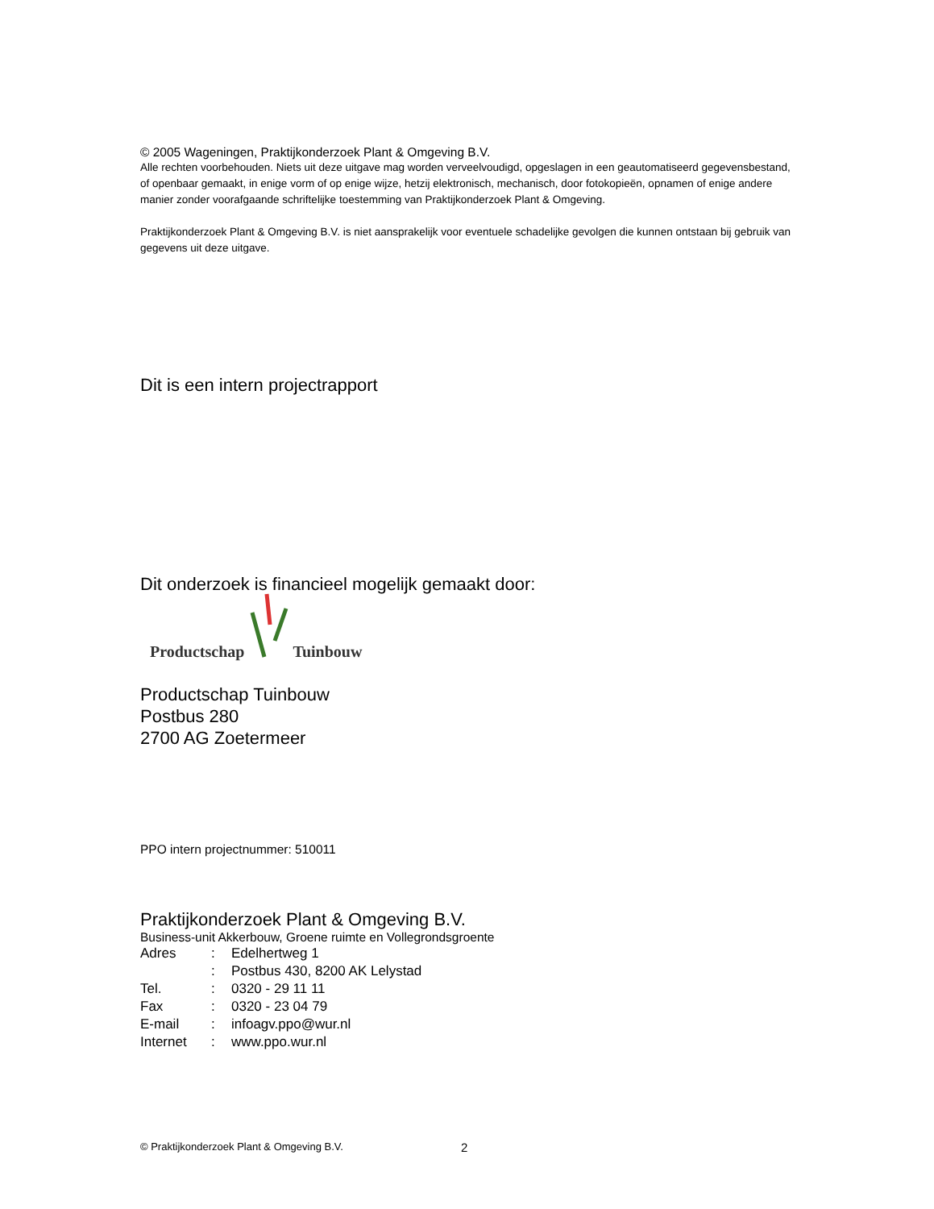© 2005 Wageningen, Praktijkonderzoek Plant & Omgeving B.V.
Alle rechten voorbehouden. Niets uit deze uitgave mag worden verveelvoudigd, opgeslagen in een geautomatiseerd gegevensbestand, of openbaar gemaakt, in enige vorm of op enige wijze, hetzij elektronisch, mechanisch, door fotokopieën, opnamen of enige andere manier zonder voorafgaande schriftelijke toestemming van Praktijkonderzoek Plant & Omgeving.
Praktijkonderzoek Plant & Omgeving B.V. is niet aansprakelijk voor eventuele schadelijke gevolgen die kunnen ontstaan bij gebruik van gegevens uit deze uitgave.
Dit is een intern projectrapport
Dit onderzoek is financieel mogelijk gemaakt door:
Productschap Tuinbouw
Productschap Tuinbouw
Postbus 280
2700 AG Zoetermeer
PPO intern projectnummer: 510011
Praktijkonderzoek Plant & Omgeving B.V.
Business-unit Akkerbouw, Groene ruimte en Vollegrondsgroente
| Adres | : | Edelhertweg 1 |
| | : | Postbus 430, 8200 AK Lelystad |
| Tel. | : | 0320 - 29 11 11 |
| Fax | : | 0320 - 23 04 79 |
| E-mail | : | infoagv.ppo@wur.nl |
| Internet | : | www.ppo.wur.nl |
© Praktijkonderzoek Plant & Omgeving B.V. 2